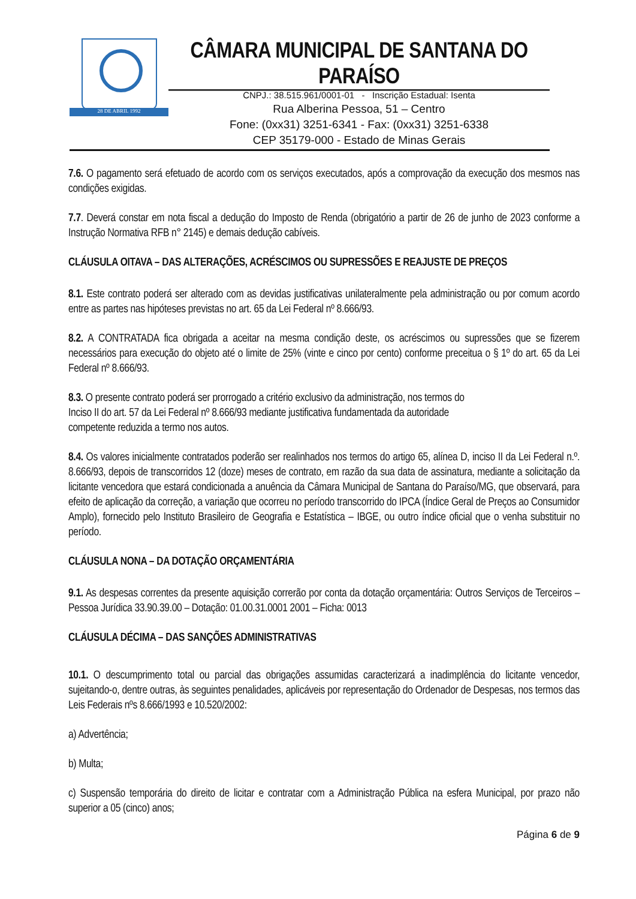28 DE ABRIL 1992
CÂMARA MUNICIPAL DE SANTANA DO PARAÍSO
CNPJ.: 38.515.961/0001-01 - Inscrição Estadual: Isenta
Rua Alberina Pessoa, 51 – Centro
Fone: (0xx31) 3251-6341 - Fax: (0xx31) 3251-6338
CEP 35179-000 - Estado de Minas Gerais
7.6. O pagamento será efetuado de acordo com os serviços executados, após a comprovação da execução dos mesmos nas condições exigidas.
7.7. Deverá constar em nota fiscal a dedução do Imposto de Renda (obrigatório a partir de 26 de junho de 2023 conforme a Instrução Normativa RFB n° 2145) e demais dedução cabíveis.
CLÁUSULA OITAVA – DAS ALTERAÇÕES, ACRÉSCIMOS OU SUPRESSÕES E REAJUSTE DE PREÇOS
8.1. Este contrato poderá ser alterado com as devidas justificativas unilateralmente pela administração ou por comum acordo entre as partes nas hipóteses previstas no art. 65 da Lei Federal nº 8.666/93.
8.2. A CONTRATADA fica obrigada a aceitar na mesma condição deste, os acréscimos ou supressões que se fizerem necessários para execução do objeto até o limite de 25% (vinte e cinco por cento) conforme preceitua o § 1º do art. 65 da Lei Federal nº 8.666/93.
8.3. O presente contrato poderá ser prorrogado a critério exclusivo da administração, nos termos do
Inciso II do art. 57 da Lei Federal nº 8.666/93 mediante justificativa fundamentada da autoridade
competente reduzida a termo nos autos.
8.4. Os valores inicialmente contratados poderão ser realinhados nos termos do artigo 65, alínea D, inciso II da Lei Federal n.º. 8.666/93, depois de transcorridos 12 (doze) meses de contrato, em razão da sua data de assinatura, mediante a solicitação da licitante vencedora que estará condicionada a anuência da Câmara Municipal de Santana do Paraíso/MG, que observará, para efeito de aplicação da correção, a variação que ocorreu no período transcorrido do IPCA (Índice Geral de Preços ao Consumidor Amplo), fornecido pelo Instituto Brasileiro de Geografia e Estatística – IBGE, ou outro índice oficial que o venha substituir no período.
CLÁUSULA NONA – DA DOTAÇÃO ORÇAMENTÁRIA
9.1. As despesas correntes da presente aquisição correrão por conta da dotação orçamentária: Outros Serviços de Terceiros – Pessoa Jurídica 33.90.39.00 – Dotação: 01.00.31.0001 2001 – Ficha: 0013
CLÁUSULA DÉCIMA – DAS SANÇÕES ADMINISTRATIVAS
10.1. O descumprimento total ou parcial das obrigações assumidas caracterizará a inadimplência do licitante vencedor, sujeitando-o, dentre outras, às seguintes penalidades, aplicáveis por representação do Ordenador de Despesas, nos termos das Leis Federais nºs 8.666/1993 e 10.520/2002:
a) Advertência;
b) Multa;
c) Suspensão temporária do direito de licitar e contratar com a Administração Pública na esfera Municipal, por prazo não superior a 05 (cinco) anos;
Página 6 de 9